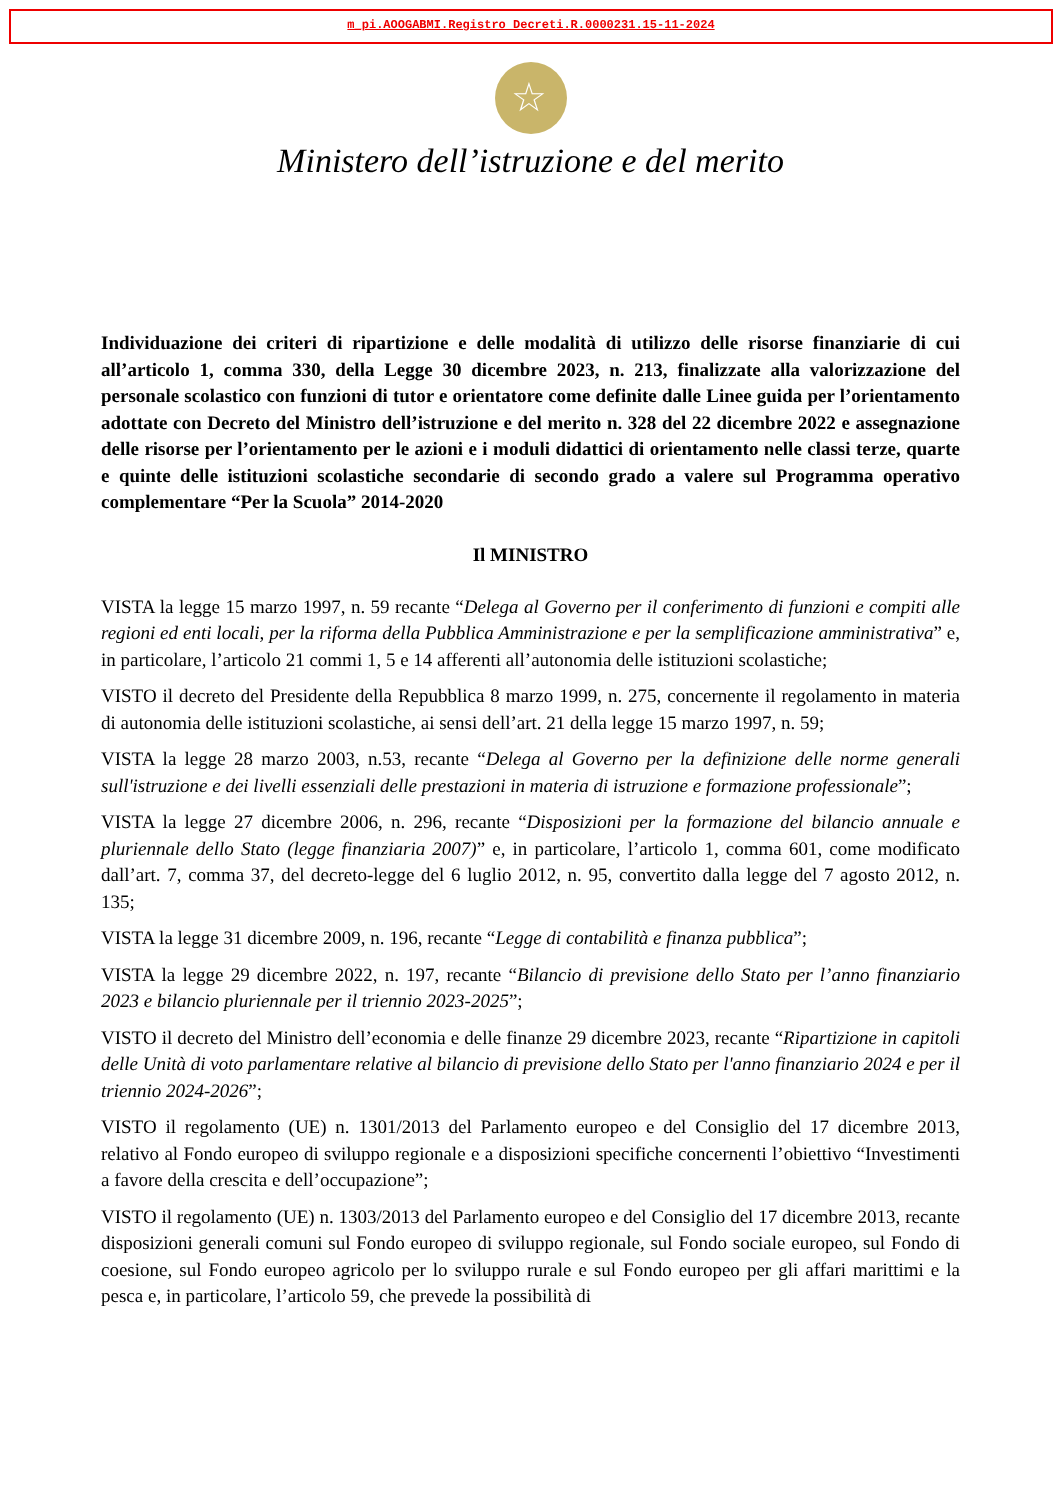m_pi.AOOGABMI.Registro Decreti.R.0000231.15-11-2024
☆
Ministero dell’istruzione e del merito
Individuazione dei criteri di ripartizione e delle modalità di utilizzo delle risorse finanziarie di cui all’articolo 1, comma 330, della Legge 30 dicembre 2023, n. 213, finalizzate alla valorizzazione del personale scolastico con funzioni di tutor e orientatore come definite dalle Linee guida per l’orientamento adottate con Decreto del Ministro dell’istruzione e del merito n. 328 del 22 dicembre 2022 e assegnazione delle risorse per l’orientamento per le azioni e i moduli didattici di orientamento nelle classi terze, quarte e quinte delle istituzioni scolastiche secondarie di secondo grado a valere sul Programma operativo complementare “Per la Scuola” 2014-2020
Il MINISTRO
VISTA la legge 15 marzo 1997, n. 59 recante “Delega al Governo per il conferimento di funzioni e compiti alle regioni ed enti locali, per la riforma della Pubblica Amministrazione e per la semplificazione amministrativa” e, in particolare, l’articolo 21 commi 1, 5 e 14 afferenti all’autonomia delle istituzioni scolastiche;
VISTO il decreto del Presidente della Repubblica 8 marzo 1999, n. 275, concernente il regolamento in materia di autonomia delle istituzioni scolastiche, ai sensi dell’art. 21 della legge 15 marzo 1997, n. 59;
VISTA la legge 28 marzo 2003, n.53, recante “Delega al Governo per la definizione delle norme generali sull'istruzione e dei livelli essenziali delle prestazioni in materia di istruzione e formazione professionale”;
VISTA la legge 27 dicembre 2006, n. 296, recante “Disposizioni per la formazione del bilancio annuale e pluriennale dello Stato (legge finanziaria 2007)” e, in particolare, l’articolo 1, comma 601, come modificato dall’art. 7, comma 37, del decreto-legge del 6 luglio 2012, n. 95, convertito dalla legge del 7 agosto 2012, n. 135;
VISTA la legge 31 dicembre 2009, n. 196, recante “Legge di contabilità e finanza pubblica”;
VISTA la legge 29 dicembre 2022, n. 197, recante “Bilancio di previsione dello Stato per l’anno finanziario 2023 e bilancio pluriennale per il triennio 2023-2025”;
VISTO il decreto del Ministro dell’economia e delle finanze 29 dicembre 2023, recante “Ripartizione in capitoli delle Unità di voto parlamentare relative al bilancio di previsione dello Stato per l'anno finanziario 2024 e per il triennio 2024-2026”;
VISTO il regolamento (UE) n. 1301/2013 del Parlamento europeo e del Consiglio del 17 dicembre 2013, relativo al Fondo europeo di sviluppo regionale e a disposizioni specifiche concernenti l’obiettivo “Investimenti a favore della crescita e dell’occupazione”;
VISTO il regolamento (UE) n. 1303/2013 del Parlamento europeo e del Consiglio del 17 dicembre 2013, recante disposizioni generali comuni sul Fondo europeo di sviluppo regionale, sul Fondo sociale europeo, sul Fondo di coesione, sul Fondo europeo agricolo per lo sviluppo rurale e sul Fondo europeo per gli affari marittimi e la pesca e, in particolare, l’articolo 59, che prevede la possibilità di